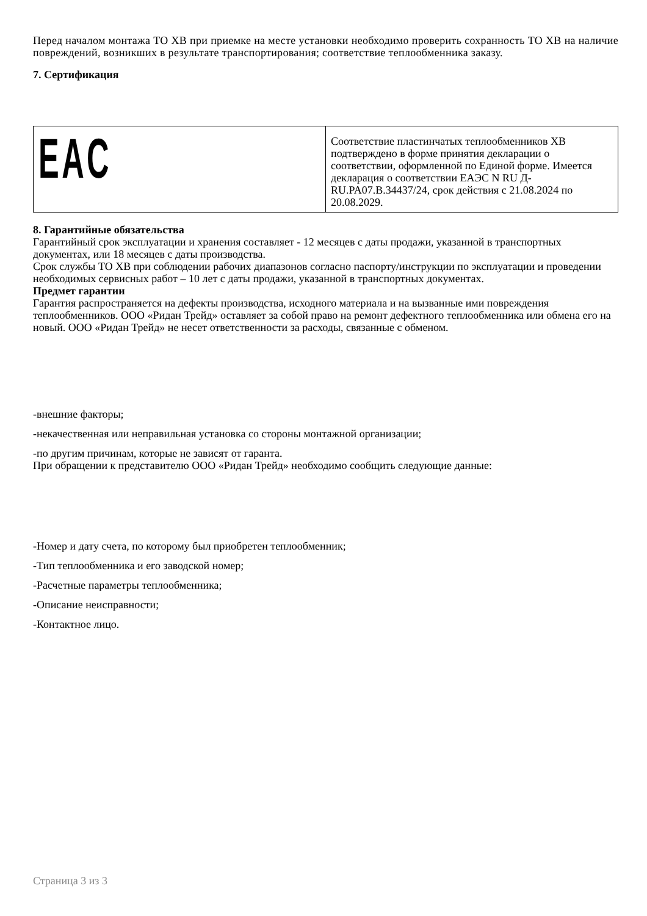Перед началом монтажа ТО ХВ при приемке на месте установки необходимо проверить сохранность ТО ХВ на наличие повреждений, возникших в результате транспортирования; соответствие теплообменника заказу.
7. Сертификация
| EAC | Соответствие пластинчатых теплообменников ХВ подтверждено в форме принятия декларации о соответствии, оформленной по Единой форме. Имеется декларация о соответствии ЕАЭС N RU Д-RU.PA07.B.34437/24, срок действия с 21.08.2024 по 20.08.2029. |
8. Гарантийные обязательства
Гарантийный срок эксплуатации и хранения составляет - 12 месяцев с даты продажи, указанной в транспортных документах, или 18 месяцев с даты производства.
Срок службы ТО ХВ при соблюдении рабочих диапазонов согласно паспорту/инструкции по эксплуатации и проведении необходимых сервисных работ – 10 лет с даты продажи, указанной в транспортных документах.
Предмет гарантии
Гарантия распространяется на дефекты производства, исходного материала и на вызванные ими повреждения теплообменников. ООО «Ридан Трейд» оставляет за собой право на ремонт дефектного теплообменника или обмена его на новый. ООО «Ридан Трейд» не несет ответственности за расходы, связанные с обменом.
-внешние факторы;
-некачественная или неправильная установка со стороны монтажной организации;
-по другим причинам, которые не зависят от гаранта.
При обращении к представителю ООО «Ридан Трейд» необходимо сообщить следующие данные:
-Номер и дату счета, по которому был приобретен теплообменник;
-Тип теплообменника и его заводской номер;
-Расчетные параметры теплообменника;
-Описание неисправности;
-Контактное лицо.
Страница 3 из 3